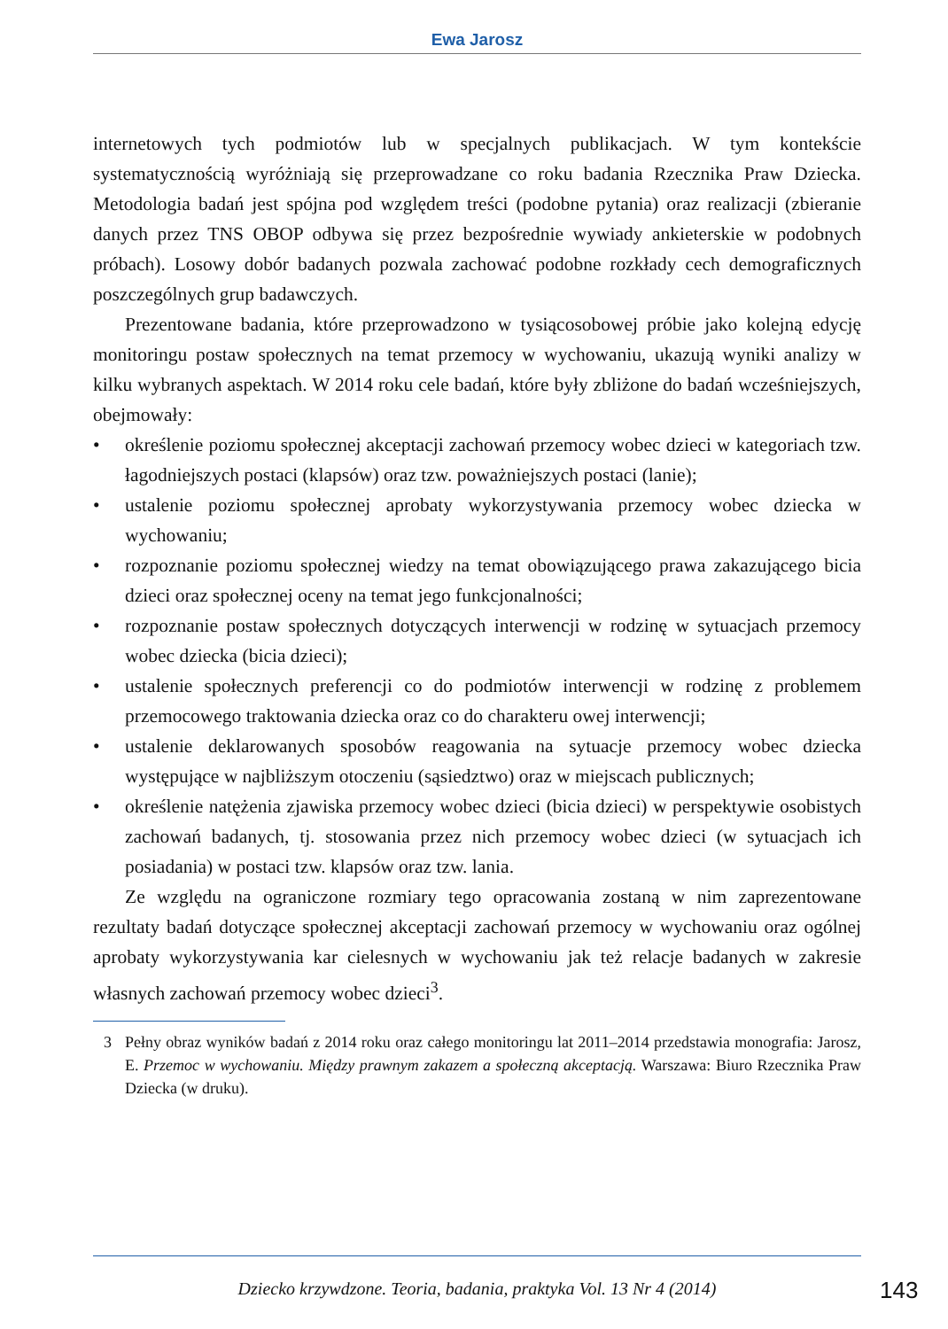Ewa Jarosz
internetowych tych podmiotów lub w specjalnych publikacjach. W tym kontekście systematycznością wyróżniają się przeprowadzane co roku badania Rzecznika Praw Dziecka. Metodologia badań jest spójna pod względem treści (podobne pytania) oraz realizacji (zbieranie danych przez TNS OBOP odbywa się przez bezpośrednie wywiady ankieterskie w podobnych próbach). Losowy dobór badanych pozwala zachować podobne rozkłady cech demograficznych poszczególnych grup badawczych.
Prezentowane badania, które przeprowadzono w tysiącosobowej próbie jako kolejną edycję monitoringu postaw społecznych na temat przemocy w wychowaniu, ukazują wyniki analizy w kilku wybranych aspektach. W 2014 roku cele badań, które były zbliżone do badań wcześniejszych, obejmowały:
• określenie poziomu społecznej akceptacji zachowań przemocy wobec dzieci w kategoriach tzw. łagodniejszych postaci (klapsów) oraz tzw. poważniejszych postaci (lanie);
• ustalenie poziomu społecznej aprobaty wykorzystywania przemocy wobec dziecka w wychowaniu;
• rozpoznanie poziomu społecznej wiedzy na temat obowiązującego prawa zakazującego bicia dzieci oraz społecznej oceny na temat jego funkcjonalności;
• rozpoznanie postaw społecznych dotyczących interwencji w rodzinę w sytuacjach przemocy wobec dziecka (bicia dzieci);
• ustalenie społecznych preferencji co do podmiotów interwencji w rodzinę z problemem przemocowego traktowania dziecka oraz co do charakteru owej interwencji;
• ustalenie deklarowanych sposobów reagowania na sytuacje przemocy wobec dziecka występujące w najbliższym otoczeniu (sąsiedztwo) oraz w miejscach publicznych;
• określenie natężenia zjawiska przemocy wobec dzieci (bicia dzieci) w perspektywie osobistych zachowań badanych, tj. stosowania przez nich przemocy wobec dzieci (w sytuacjach ich posiadania) w postaci tzw. klapsów oraz tzw. lania.
Ze względu na ograniczone rozmiary tego opracowania zostaną w nim zaprezentowane rezultaty badań dotyczące społecznej akceptacji zachowań przemocy w wychowaniu oraz ogólnej aprobaty wykorzystywania kar cielesnych w wychowaniu jak też relacje badanych w zakresie własnych zachowań przemocy wobec dzieci<sup>3</sup>.
3 Pełny obraz wyników badań z 2014 roku oraz całego monitoringu lat 2011–2014 przedstawia monografia: Jarosz, E. Przemoc w wychowaniu. Między prawnym zakazem a społeczną akceptacją. Warszawa: Biuro Rzecznika Praw Dziecka (w druku).
Dziecko krzywdzone. Teoria, badania, praktyka Vol. 13 Nr 4 (2014) 143